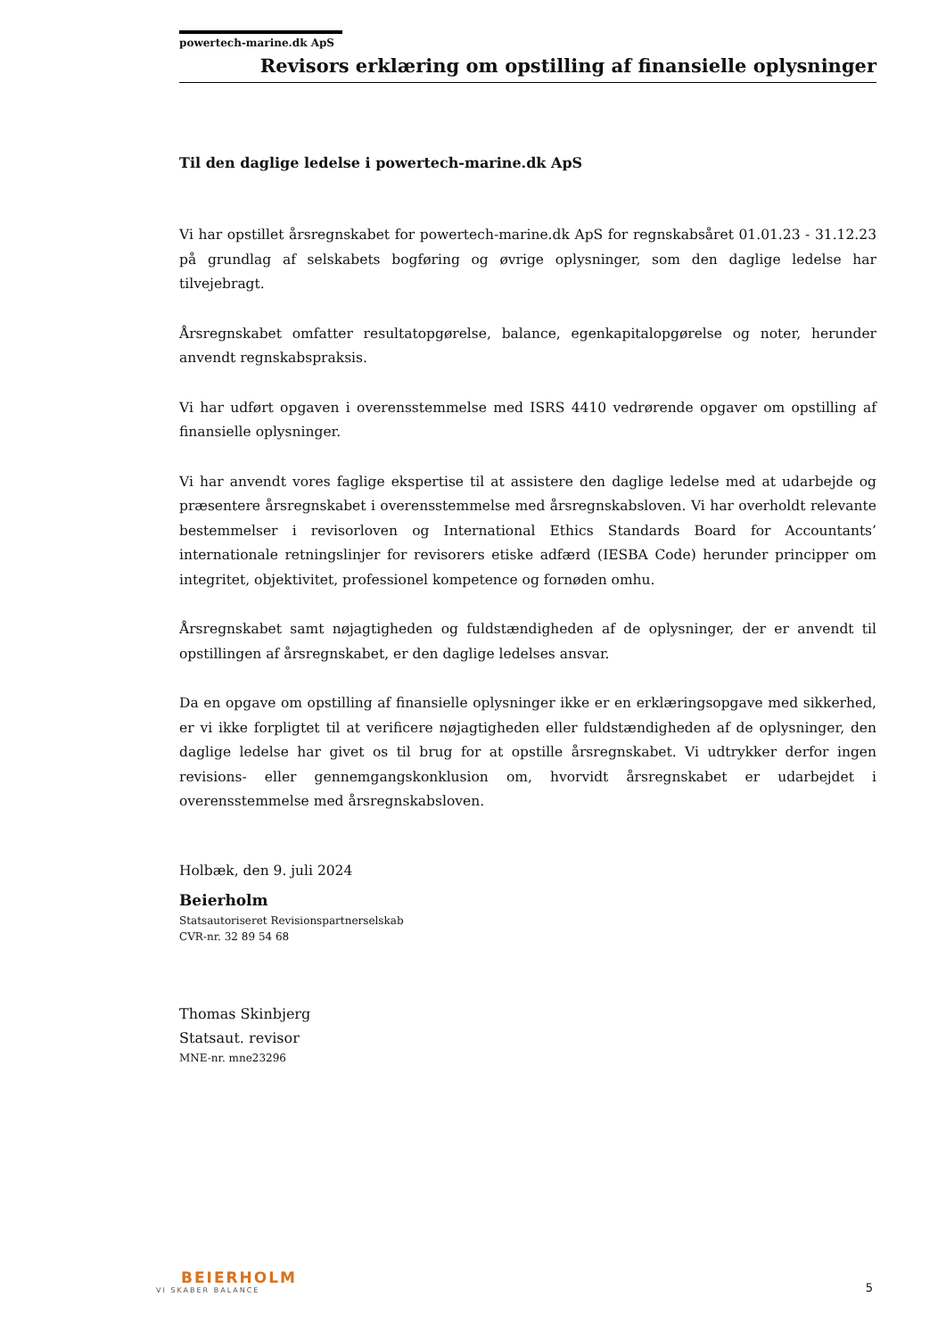powertech-marine.dk ApS
Revisors erklæring om opstilling af finansielle oplysninger
Til den daglige ledelse i powertech-marine.dk ApS
Vi har opstillet årsregnskabet for powertech-marine.dk ApS for regnskabsåret 01.01.23 - 31.12.23 på grundlag af selskabets bogføring og øvrige oplysninger, som den daglige ledelse har tilvejebragt.
Årsregnskabet omfatter resultatopgørelse, balance, egenkapitalopgørelse og noter, herunder anvendt regnskabspraksis.
Vi har udført opgaven i overensstemmelse med ISRS 4410 vedrørende opgaver om opstilling af finansielle oplysninger.
Vi har anvendt vores faglige ekspertise til at assistere den daglige ledelse med at udarbejde og præsentere årsregnskabet i overensstemmelse med årsregnskabsloven. Vi har overholdt relevante bestemmelser i revisorloven og International Ethics Standards Board for Accountants’ internationale retningslinjer for revisorers etiske adfærd (IESBA Code) herunder principper om integritet, objektivitet, professionel kompetence og fornøden omhu.
Årsregnskabet samt nøjagtigheden og fuldstændigheden af de oplysninger, der er anvendt til opstillingen af årsregnskabet, er den daglige ledelses ansvar.
Da en opgave om opstilling af finansielle oplysninger ikke er en erklæringsopgave med sikkerhed, er vi ikke forpligtet til at verificere nøjagtigheden eller fuldstændigheden af de oplysninger, den daglige ledelse har givet os til brug for at opstille årsregnskabet. Vi udtrykker derfor ingen revisions- eller gennemgangskonklusion om, hvorvidt årsregnskabet er udarbejdet i overensstemmelse med årsregnskabsloven.
Holbæk, den 9. juli 2024
Beierholm
Statsautoriseret Revisionspartnerselskab
CVR-nr. 32 89 54 68
Thomas Skinbjerg
Statsaut. revisor
MNE-nr. mne23296
BEIERHOLM
VI SKABER BALANCE
5